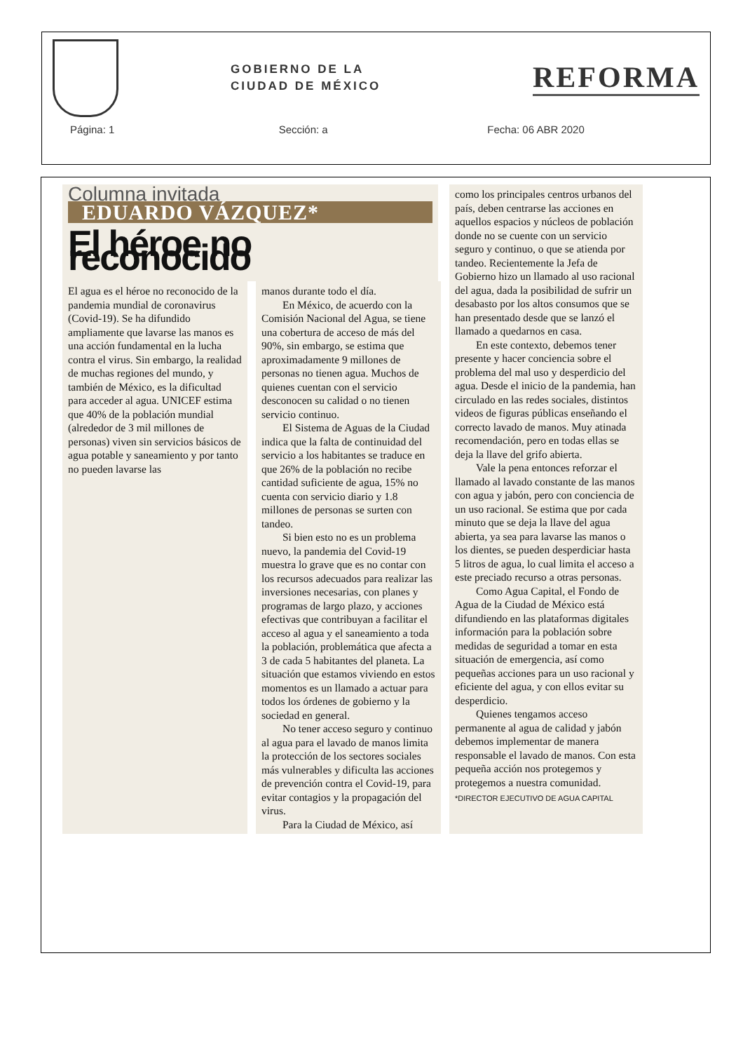GOBIERNO DE LA
CIUDAD DE MÉXICO
REFORMA
Página: 1 Sección: a Fecha: 06 ABR 2020
Columna invitada
EDUARDO VÁZQUEZ*
El héroe no reconocido
El agua es el héroe no reconocido de la pandemia mundial de coronavirus (Covid-19). Se ha difundido ampliamente que lavarse las manos es una acción fundamental en la lucha contra el virus. Sin embargo, la realidad de muchas regiones del mundo, y también de México, es la dificultad para acceder al agua. UNICEF estima que 40% de la población mundial (alrededor de 3 mil millones de personas) viven sin servicios básicos de agua potable y saneamiento y por tanto no pueden lavarse las
manos durante todo el día.
En México, de acuerdo con la Comisión Nacional del Agua, se tiene una cobertura de acceso de más del 90%, sin embargo, se estima que aproximadamente 9 millones de personas no tienen agua. Muchos de quienes cuentan con el servicio desconocen su calidad o no tienen servicio continuo.
El Sistema de Aguas de la Ciudad indica que la falta de continuidad del servicio a los habitantes se traduce en que 26% de la población no recibe cantidad suficiente de agua, 15% no cuenta con servicio diario y 1.8 millones de personas se surten con tandeo.
Si bien esto no es un problema nuevo, la pandemia del Covid-19 muestra lo grave que es no contar con los recursos adecuados para realizar las inversiones necesarias, con planes y programas de largo plazo, y acciones efectivas que contribuyan a facilitar el acceso al agua y el saneamiento a toda la población, problemática que afecta a 3 de cada 5 habitantes del planeta. La situación que estamos viviendo en estos momentos es un llamado a actuar para todos los órdenes de gobierno y la sociedad en general.
No tener acceso seguro y continuo al agua para el lavado de manos limita la protección de los sectores sociales más vulnerables y dificulta las acciones de prevención contra el Covid-19, para evitar contagios y la propagación del virus.
Para la Ciudad de México, así
como los principales centros urbanos del país, deben centrarse las acciones en aquellos espacios y núcleos de población donde no se cuente con un servicio seguro y continuo, o que se atienda por tandeo. Recientemente la Jefa de Gobierno hizo un llamado al uso racional del agua, dada la posibilidad de sufrir un desabasto por los altos consumos que se han presentado desde que se lanzó el llamado a quedarnos en casa.
En este contexto, debemos tener presente y hacer conciencia sobre el problema del mal uso y desperdicio del agua. Desde el inicio de la pandemia, han circulado en las redes sociales, distintos videos de figuras públicas enseñando el correcto lavado de manos. Muy atinada recomendación, pero en todas ellas se deja la llave del grifo abierta.
Vale la pena entonces reforzar el llamado al lavado constante de las manos con agua y jabón, pero con conciencia de un uso racional. Se estima que por cada minuto que se deja la llave del agua abierta, ya sea para lavarse las manos o los dientes, se pueden desperdiciar hasta 5 litros de agua, lo cual limita el acceso a este preciado recurso a otras personas.
Como Agua Capital, el Fondo de Agua de la Ciudad de México está difundiendo en las plataformas digitales información para la población sobre medidas de seguridad a tomar en esta situación de emergencia, así como pequeñas acciones para un uso racional y eficiente del agua, y con ellos evitar su desperdicio.
Quienes tengamos acceso permanente al agua de calidad y jabón debemos implementar de manera responsable el lavado de manos. Con esta pequeña acción nos protegemos y protegemos a nuestra comunidad.
*DIRECTOR EJECUTIVO DE AGUA CAPITAL